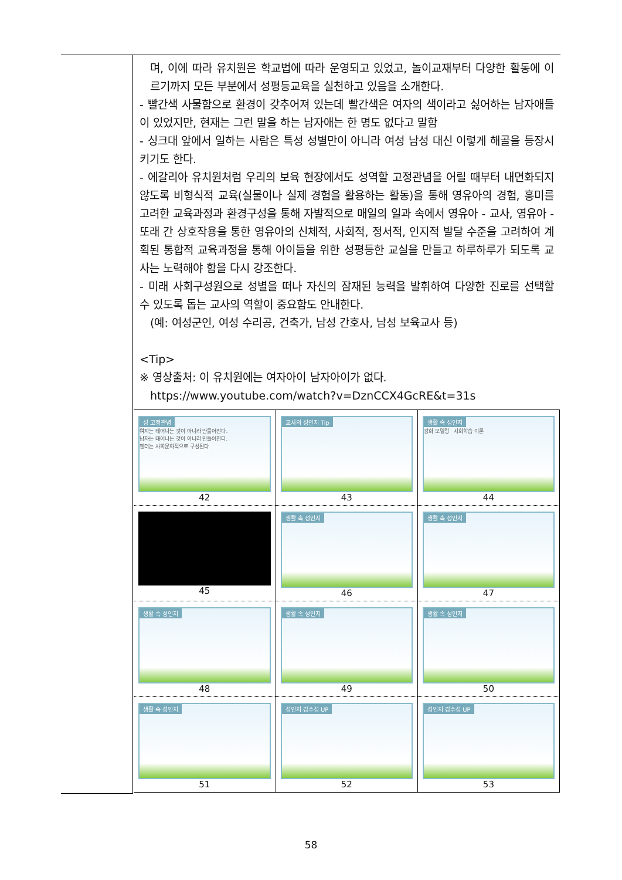| | 며, 이에 따라 유치원은 학교법에 따라 운영되고 있었고, 놀이교재부터 다양한 활동에 이르기까지 모든 부분에서 성평등교육을 실천하고 있음을 소개한다. - 빨간색 사물함으로 환경이 갖추어져 있는데 빨간색은 여자의 색이라고 싫어하는 남자애들이 있었지만, 현재는 그런 말을 하는 남자애는 한 명도 없다고 말함 - 싱크대 앞에서 일하는 사람은 특성 성별만이 아니라 여성 남성 대신 이렇게 해골을 등장시키기도 한다. - 에갈리아 유치원처럼 우리의 보육 현장에서도 성역할 고정관념을 어릴 때부터 내면화되지 않도록 비형식적 교육(실물이나 실제 경험을 활용하는 활동)을 통해 영유아의 경험, 흥미를 고려한 교육과정과 환경구성을 통해 자발적으로 매일의 일과 속에서 영유아 - 교사, 영유아 - 또래 간 상호작용을 통한 영유아의 신체적, 사회적, 정서적, 인지적 발달 수준을 고려하여 계획된 통합적 교육과정을 통해 아이들을 위한 성평등한 교실을 만들고 하루하루가 되도록 교사는 노력해야 함을 다시 강조한다. - 미래 사회구성원으로 성별을 떠나 자신의 잠재된 능력을 발휘하여 다양한 진로를 선택할 수 있도록 돕는 교사의 역할이 중요함도 안내한다. (예: 여성군인, 여성 수리공, 건축가, 남성 간호사, 남성 보육교사 등) <Tip> ※ 영상출처: 이 유치원에는 여자아이 남자아이가 없다. https://www.youtube.com/watch?v=DznCCX4GcRE&t=31s / 성 고정관념 여자는 태어나는 것이 아니라 만들어진다. 남자는 태어나는 것이 아니라 만들어진다. 젠더는 사회문화적으로 구성된다 42 / 교사의 성인지 Tip 43 / 생활 속 성인지 강화 모델링 사회학습 이론 44 / / 45 / 생활 속 성인지 46 / 생활 속 성인지 47 / / 생활 속 성인지 48 / 생활 속 성인지 49 / 생활 속 성인지 50 / / 생활 속 성인지 51 / 성인지 감수성 UP 52 / 성인지 감수성 UP 53 / |
58